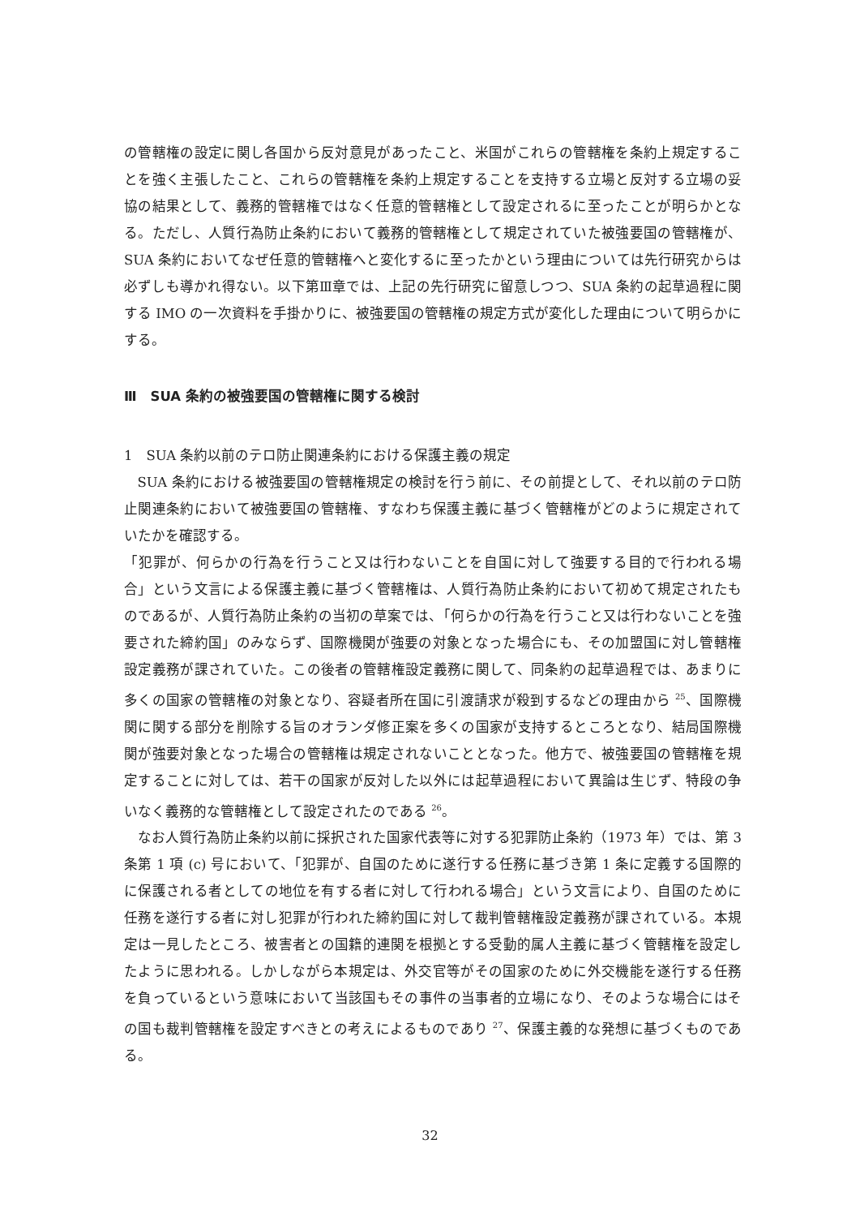の管轄権の設定に関し各国から反対意見があったこと、米国がこれらの管轄権を条約上規定することを強く主張したこと、これらの管轄権を条約上規定することを支持する立場と反対する立場の妥協の結果として、義務的管轄権ではなく任意的管轄権として設定されるに至ったことが明らかとなる。ただし、人質行為防止条約において義務的管轄権として規定されていた被強要国の管轄権が、SUA 条約においてなぜ任意的管轄権へと変化するに至ったかという理由については先行研究からは必ずしも導かれ得ない。以下第Ⅲ章では、上記の先行研究に留意しつつ、SUA 条約の起草過程に関する IMO の一次資料を手掛かりに、被強要国の管轄権の規定方式が変化した理由について明らかにする。
Ⅲ　SUA 条約の被強要国の管轄権に関する検討
1　SUA 条約以前のテロ防止関連条約における保護主義の規定
SUA 条約における被強要国の管轄権規定の検討を行う前に、その前提として、それ以前のテロ防止関連条約において被強要国の管轄権、すなわち保護主義に基づく管轄権がどのように規定されていたかを確認する。
「犯罪が、何らかの行為を行うこと又は行わないことを自国に対して強要する目的で行われる場合」という文言による保護主義に基づく管轄権は、人質行為防止条約において初めて規定されたものであるが、人質行為防止条約の当初の草案では、「何らかの行為を行うこと又は行わないことを強要された締約国」のみならず、国際機関が強要の対象となった場合にも、その加盟国に対し管轄権設定義務が課されていた。この後者の管轄権設定義務に関して、同条約の起草過程では、あまりに多くの国家の管轄権の対象となり、容疑者所在国に引渡請求が殺到するなどの理由から <sup>25</sup>、国際機関に関する部分を削除する旨のオランダ修正案を多くの国家が支持するところとなり、結局国際機関が強要対象となった場合の管轄権は規定されないこととなった。他方で、被強要国の管轄権を規定することに対しては、若干の国家が反対した以外には起草過程において異論は生じず、特段の争いなく義務的な管轄権として設定されたのである <sup>26</sup>。
なお人質行為防止条約以前に採択された国家代表等に対する犯罪防止条約（1973 年）では、第 3 条第 1 項 (c) 号において、「犯罪が、自国のために遂行する任務に基づき第 1 条に定義する国際的に保護される者としての地位を有する者に対して行われる場合」という文言により、自国のために任務を遂行する者に対し犯罪が行われた締約国に対して裁判管轄権設定義務が課されている。本規定は一見したところ、被害者との国籍的連関を根拠とする受動的属人主義に基づく管轄権を設定したように思われる。しかしながら本規定は、外交官等がその国家のために外交機能を遂行する任務を負っているという意味において当該国もその事件の当事者的立場になり、そのような場合にはその国も裁判管轄権を設定すべきとの考えによるものであり <sup>27</sup>、保護主義的な発想に基づくものである。
32